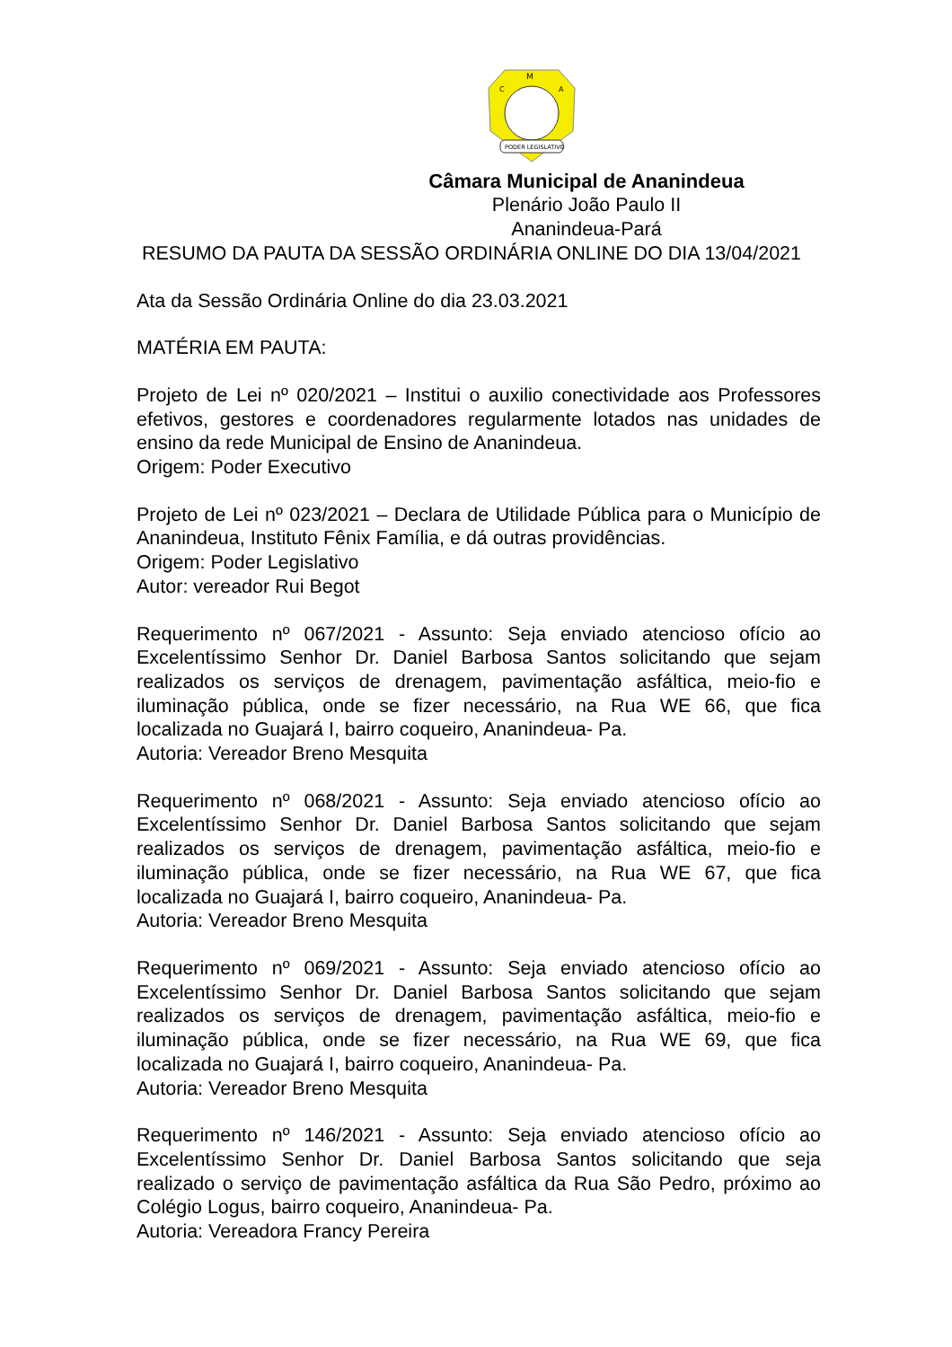M
C
A
PODER LEGISLATIVO
Câmara Municipal de Ananindeua
Plenário João Paulo II
Ananindeua-Pará
RESUMO DA PAUTA DA SESSÃO ORDINÁRIA ONLINE DO DIA 13/04/2021
Ata da Sessão Ordinária Online do dia 23.03.2021
MATÉRIA EM PAUTA:
Projeto de Lei nº 020/2021 – Institui o auxilio conectividade aos Professores efetivos, gestores e coordenadores regularmente lotados nas unidades de ensino da rede Municipal de Ensino de Ananindeua.
Origem: Poder Executivo
Projeto de Lei nº 023/2021 – Declara de Utilidade Pública para o Município de Ananindeua, Instituto Fênix Família, e dá outras providências.
Origem: Poder Legislativo
Autor: vereador Rui Begot
Requerimento nº 067/2021 - Assunto: Seja enviado atencioso ofício ao Excelentíssimo Senhor Dr. Daniel Barbosa Santos solicitando que sejam realizados os serviços de drenagem, pavimentação asfáltica, meio-fio e iluminação pública, onde se fizer necessário, na Rua WE 66, que fica localizada no Guajará I, bairro coqueiro, Ananindeua- Pa.
Autoria: Vereador Breno Mesquita
Requerimento nº 068/2021 - Assunto: Seja enviado atencioso ofício ao Excelentíssimo Senhor Dr. Daniel Barbosa Santos solicitando que sejam realizados os serviços de drenagem, pavimentação asfáltica, meio-fio e iluminação pública, onde se fizer necessário, na Rua WE 67, que fica localizada no Guajará I, bairro coqueiro, Ananindeua- Pa.
Autoria: Vereador Breno Mesquita
Requerimento nº 069/2021 - Assunto: Seja enviado atencioso ofício ao Excelentíssimo Senhor Dr. Daniel Barbosa Santos solicitando que sejam realizados os serviços de drenagem, pavimentação asfáltica, meio-fio e iluminação pública, onde se fizer necessário, na Rua WE 69, que fica localizada no Guajará I, bairro coqueiro, Ananindeua- Pa.
Autoria: Vereador Breno Mesquita
Requerimento nº 146/2021 - Assunto: Seja enviado atencioso ofício ao Excelentíssimo Senhor Dr. Daniel Barbosa Santos solicitando que seja realizado o serviço de pavimentação asfáltica da Rua São Pedro, próximo ao Colégio Logus, bairro coqueiro, Ananindeua- Pa.
Autoria: Vereadora Francy Pereira